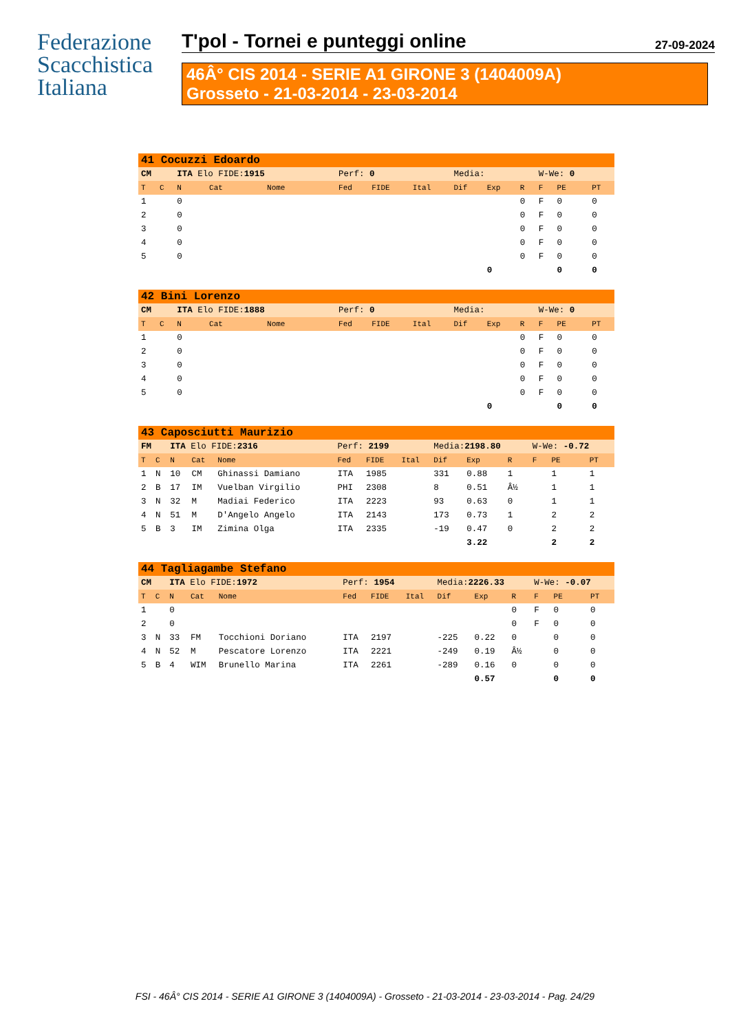Federazione
Scacchistica
Italiana
T'pol - Tornei e punteggi online 27-09-2024
46Â° CIS 2014 - SERIE A1 GIRONE 3 (1404009A)
Grosseto - 21-03-2014 - 23-03-2014
| 41 Cocuzzi Edoardo | | | | | | | | | | | | | | |
| CM | | ITA Elo FIDE: 1915 | | | Perf: 0 | | | Media: | | | W-We: 0 | | | |
| T | C | N | Cat | Nome | Fed | FIDE | Ital | Dif | Exp | R | F | PE | | PT |
| 1 | | 0 | | | | | | | | 0 | F | 0 | | 0 |
| 2 | | 0 | | | | | | | | 0 | F | 0 | | 0 |
| 3 | | 0 | | | | | | | | 0 | F | 0 | | 0 |
| 4 | | 0 | | | | | | | | 0 | F | 0 | | 0 |
| 5 | | 0 | | | | | | | | 0 | F | 0 | | 0 |
| | | | | | | | | | 0 | | | 0 | | 0 |
| 42 Bini Lorenzo | | | | | | | | | | | | | | |
| CM | | ITA Elo FIDE: 1888 | | | Perf: 0 | | | Media: | | | W-We: 0 | | | |
| T | C | N | Cat | Nome | Fed | FIDE | Ital | Dif | Exp | R | F | PE | | PT |
| 1 | | 0 | | | | | | | | 0 | F | 0 | | 0 |
| 2 | | 0 | | | | | | | | 0 | F | 0 | | 0 |
| 3 | | 0 | | | | | | | | 0 | F | 0 | | 0 |
| 4 | | 0 | | | | | | | | 0 | F | 0 | | 0 |
| 5 | | 0 | | | | | | | | 0 | F | 0 | | 0 |
| | | | | | | | | | 0 | | | 0 | | 0 |
| 43 Caposciutti Maurizio | | | | | | | | | | | | | | |
| FM | | ITA Elo FIDE: 2316 | | | Perf: 2199 | | | Media: 2198.80 | | | W-We: -0.72 | | | |
| T | C | N | Cat | Nome | Fed | FIDE | Ital | Dif | Exp | R | F | PE | | PT |
| 1 | N | 10 | CM | Ghinassi Damiano | ITA | 1985 | | 331 | 0.88 | 1 | | 1 | | 1 |
| 2 | B | 17 | IM | Vuelban Virgilio | PHI | 2308 | | 8 | 0.51 | Â½ | | 1 | | 1 |
| 3 | N | 32 | M | Madiai Federico | ITA | 2223 | | 93 | 0.63 | 0 | | 1 | | 1 |
| 4 | N | 51 | M | D'Angelo Angelo | ITA | 2143 | | 173 | 0.73 | 1 | | 2 | | 2 |
| 5 | B | 3 | IM | Zimina Olga | ITA | 2335 | | -19 | 0.47 | 0 | | 2 | | 2 |
| | | | | | | | | | 3.22 | | | 2 | | 2 |
| 44 Tagliagambe Stefano | | | | | | | | | | | | | | |
| CM | | ITA Elo FIDE: 1972 | | | Perf: 1954 | | | Media: 2226.33 | | | W-We: -0.07 | | | |
| T | C | N | Cat | Nome | Fed | FIDE | Ital | Dif | Exp | R | F | PE | | PT |
| 1 | | 0 | | | | | | | | 0 | F | 0 | | 0 |
| 2 | | 0 | | | | | | | | 0 | F | 0 | | 0 |
| 3 | N | 33 | FM | Tocchioni Doriano | ITA | 2197 | | -225 | 0.22 | 0 | | 0 | | 0 |
| 4 | N | 52 | M | Pescatore Lorenzo | ITA | 2221 | | -249 | 0.19 | Â½ | | 0 | | 0 |
| 5 | B | 4 | WIM | Brunello Marina | ITA | 2261 | | -289 | 0.16 | 0 | | 0 | | 0 |
| | | | | | | | | | 0.57 | | | 0 | | 0 |
FSI - 46Â° CIS 2014 - SERIE A1 GIRONE 3 (1404009A) - Grosseto - 21-03-2014 - 23-03-2014 - Pag. 24/29